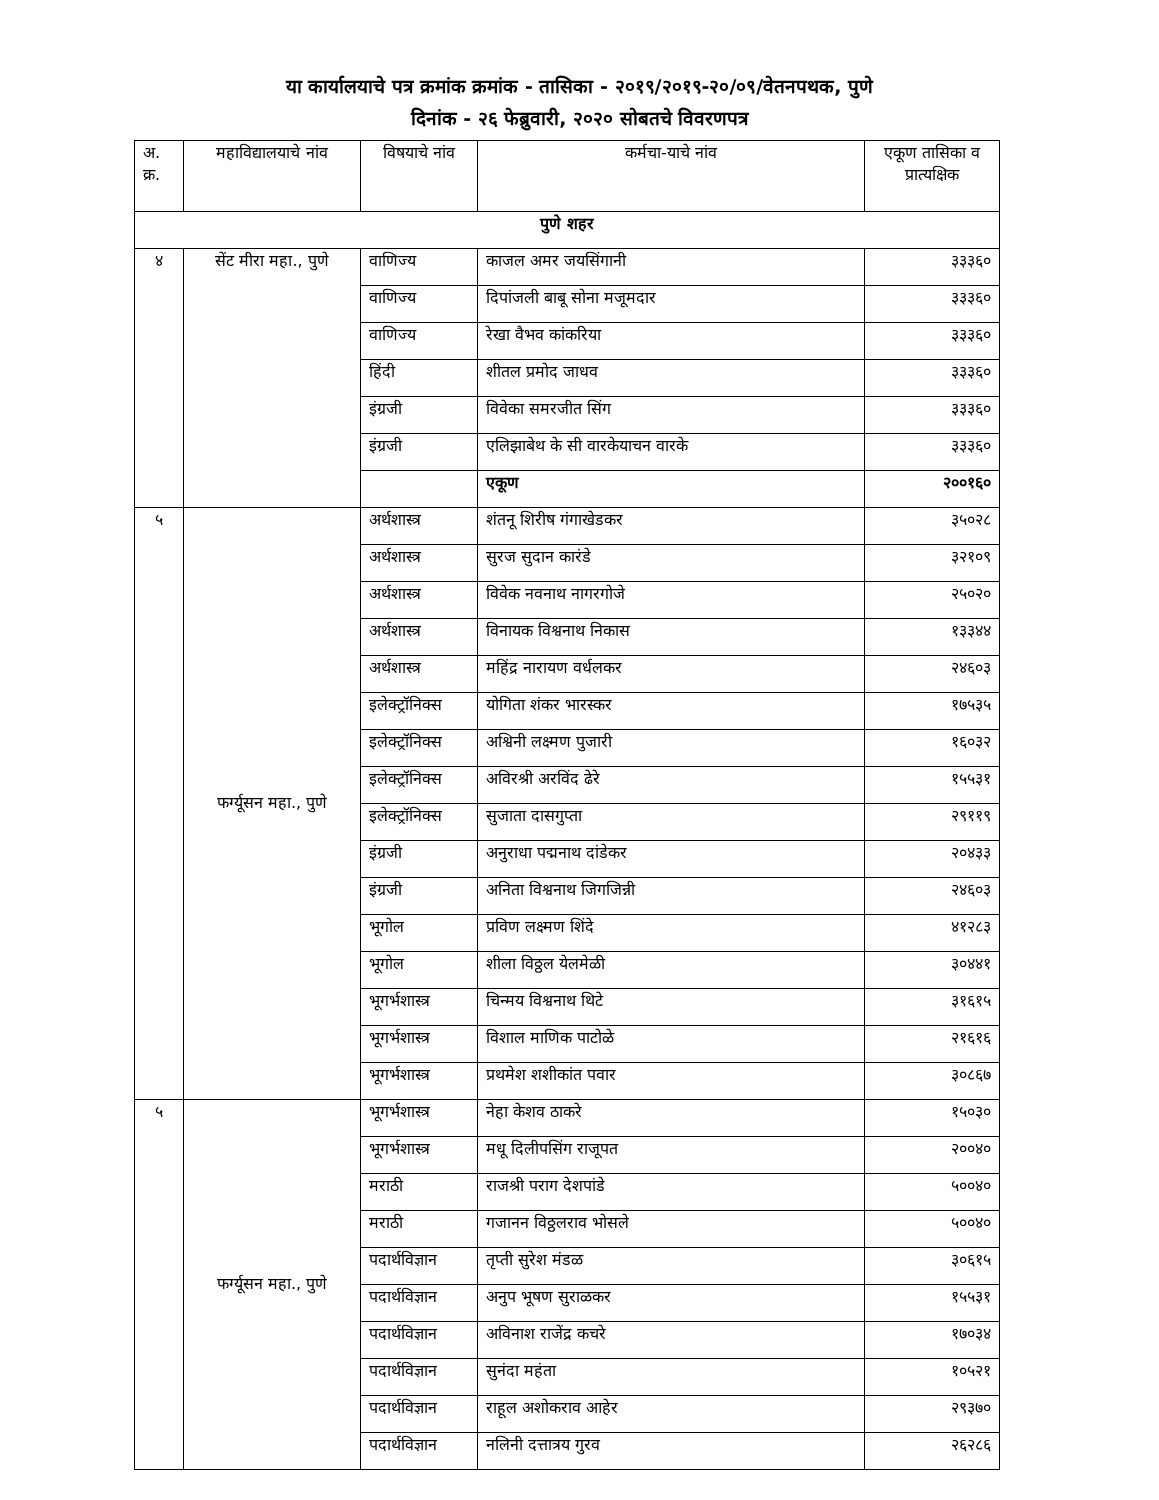या कार्यालयाचे पत्र क्रमांक क्रमांक - तासिका - २०१९/२०१९-२०/०९/वेतनपथक, पुणे
दिनांक - २६ फेब्रुवारी, २०२० सोबतचे विवरणपत्र
| अ. क्र. | महाविद्यालयाचे नांव | विषयाचे नांव | कर्मचा-याचे नांव | एकूण तासिका व प्रात्यक्षिक |
| --- | --- | --- | --- | --- |
| पुणे शहर | | | | |
| ४ | सेंट मीरा महा., पुणे | वाणिज्य | काजल अमर जयसिंगानी | ३३३६० |
| | | वाणिज्य | दिपांजली बाबू सोना मजूमदार | ३३३६० |
| | | वाणिज्य | रेखा वैभव कांकरिया | ३३३६० |
| | | हिंदी | शीतल प्रमोद जाधव | ३३३६० |
| | | इंग्रजी | विवेका समरजीत सिंग | ३३३६० |
| | | इंग्रजी | एलिझाबेथ के सी वारकेयाचन वारके | ३३३६० |
| | | | एकूण | २००१६० |
| ५ | फर्ग्यूसन महा., पुणे | अर्थशास्त्र | शंतनू शिरीष गंगाखेडकर | ३५०२८ |
| | | अर्थशास्त्र | सुरज सुदान कारंडे | ३२१०९ |
| | | अर्थशास्त्र | विवेक नवनाथ नागरगोजे | २५०२० |
| | | अर्थशास्त्र | विनायक विश्वनाथ निकास | १३३४४ |
| | | अर्थशास्त्र | महिंद्र नारायण वर्धलकर | २४६०३ |
| | | इलेक्ट्रॉनिक्स | योगिता शंकर भारस्कर | १७५३५ |
| | | इलेक्ट्रॉनिक्स | अश्विनी लक्ष्मण पुजारी | १६०३२ |
| | | इलेक्ट्रॉनिक्स | अविरश्री अरविंद ढेरे | १५५३१ |
| | | इलेक्ट्रॉनिक्स | सुजाता दासगुप्ता | २९११९ |
| | | इंग्रजी | अनुराधा पद्मनाथ दांडेकर | २०४३३ |
| | | इंग्रजी | अनिता विश्वनाथ जिगजिन्नी | २४६०३ |
| | | भूगोल | प्रविण लक्ष्मण शिंदे | ४१२८३ |
| | | भूगोल | शीला विठ्ठल येलमेळी | ३०४४१ |
| | | भूगर्भशास्त्र | चिन्मय विश्वनाथ थिटे | ३१६१५ |
| | | भूगर्भशास्त्र | विशाल माणिक पाटोळे | २१६१६ |
| | | भूगर्भशास्त्र | प्रथमेश शशीकांत पवार | ३०८६७ |
| ५ | फर्ग्यूसन महा., पुणे | भूगर्भशास्त्र | नेहा केशव ठाकरे | १५०३० |
| | | भूगर्भशास्त्र | मधू दिलीपसिंग राजूपत | २००४० |
| | | मराठी | राजश्री पराग देशपांडे | ५००४० |
| | | मराठी | गजानन विठ्ठलराव भोसले | ५००४० |
| | | पदार्थविज्ञान | तृप्ती सुरेश मंडळ | ३०६१५ |
| | | पदार्थविज्ञान | अनुप भूषण सुराळकर | १५५३१ |
| | | पदार्थविज्ञान | अविनाश राजेंद्र कचरे | १७०३४ |
| | | पदार्थविज्ञान | सुनंदा महंता | १०५२१ |
| | | पदार्थविज्ञान | राहूल अशोकराव आहेर | २९३७० |
| | | पदार्थविज्ञान | नलिनी दत्तात्रय गुरव | २६२८६ |